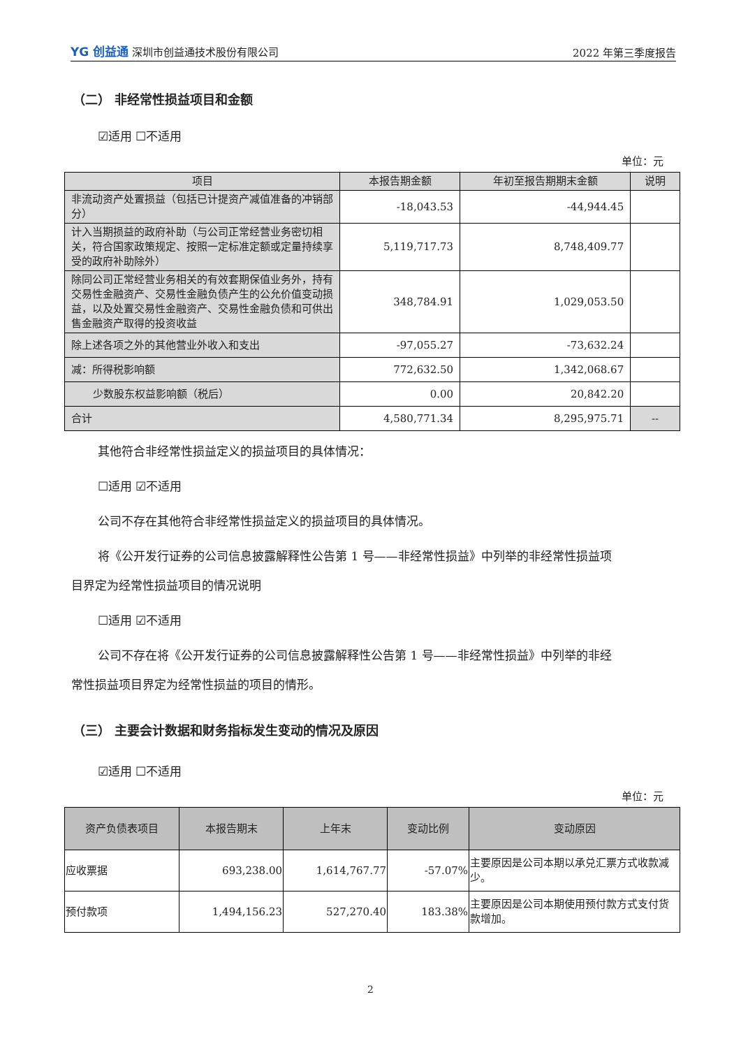YG 创益通 深圳市创益通技术股份有限公司
2022 年第三季度报告
（二） 非经常性损益项目和金额
☑适用 ☐不适用
单位：元
| 项目 | 本报告期金额 | 年初至报告期期末金额 | 说明 |
| --- | --- | --- | --- |
| 非流动资产处置损益（包括已计提资产减值准备的冲销部分） | -18,043.53 | -44,944.45 | |
| 计入当期损益的政府补助（与公司正常经营业务密切相关，符合国家政策规定、按照一定标准定额或定量持续享受的政府补助除外） | 5,119,717.73 | 8,748,409.77 | |
| 除同公司正常经营业务相关的有效套期保值业务外，持有交易性金融资产、交易性金融负债产生的公允价值变动损益，以及处置交易性金融资产、交易性金融负债和可供出售金融资产取得的投资收益 | 348,784.91 | 1,029,053.50 | |
| 除上述各项之外的其他营业外收入和支出 | -97,055.27 | -73,632.24 | |
| 减：所得税影响额 | 772,632.50 | 1,342,068.67 | |
| 少数股东权益影响额（税后） | 0.00 | 20,842.20 | |
| 合计 | 4,580,771.34 | 8,295,975.71 | -- |
其他符合非经常性损益定义的损益项目的具体情况：
☐适用 ☑不适用
公司不存在其他符合非经常性损益定义的损益项目的具体情况。
将《公开发行证券的公司信息披露解释性公告第 1 号——非经常性损益》中列举的非经常性损益项
目界定为经常性损益项目的情况说明
☐适用 ☑不适用
公司不存在将《公开发行证券的公司信息披露解释性公告第 1 号——非经常性损益》中列举的非经
常性损益项目界定为经常性损益的项目的情形。
（三） 主要会计数据和财务指标发生变动的情况及原因
☑适用 ☐不适用
单位：元
| 资产负债表项目 | 本报告期末 | 上年末 | 变动比例 | 变动原因 |
| --- | --- | --- | --- | --- |
| 应收票据 | 693,238.00 | 1,614,767.77 | -57.07% | 主要原因是公司本期以承兑汇票方式收款减少。 |
| 预付款项 | 1,494,156.23 | 527,270.40 | 183.38% | 主要原因是公司本期使用预付款方式支付货款增加。 |
2